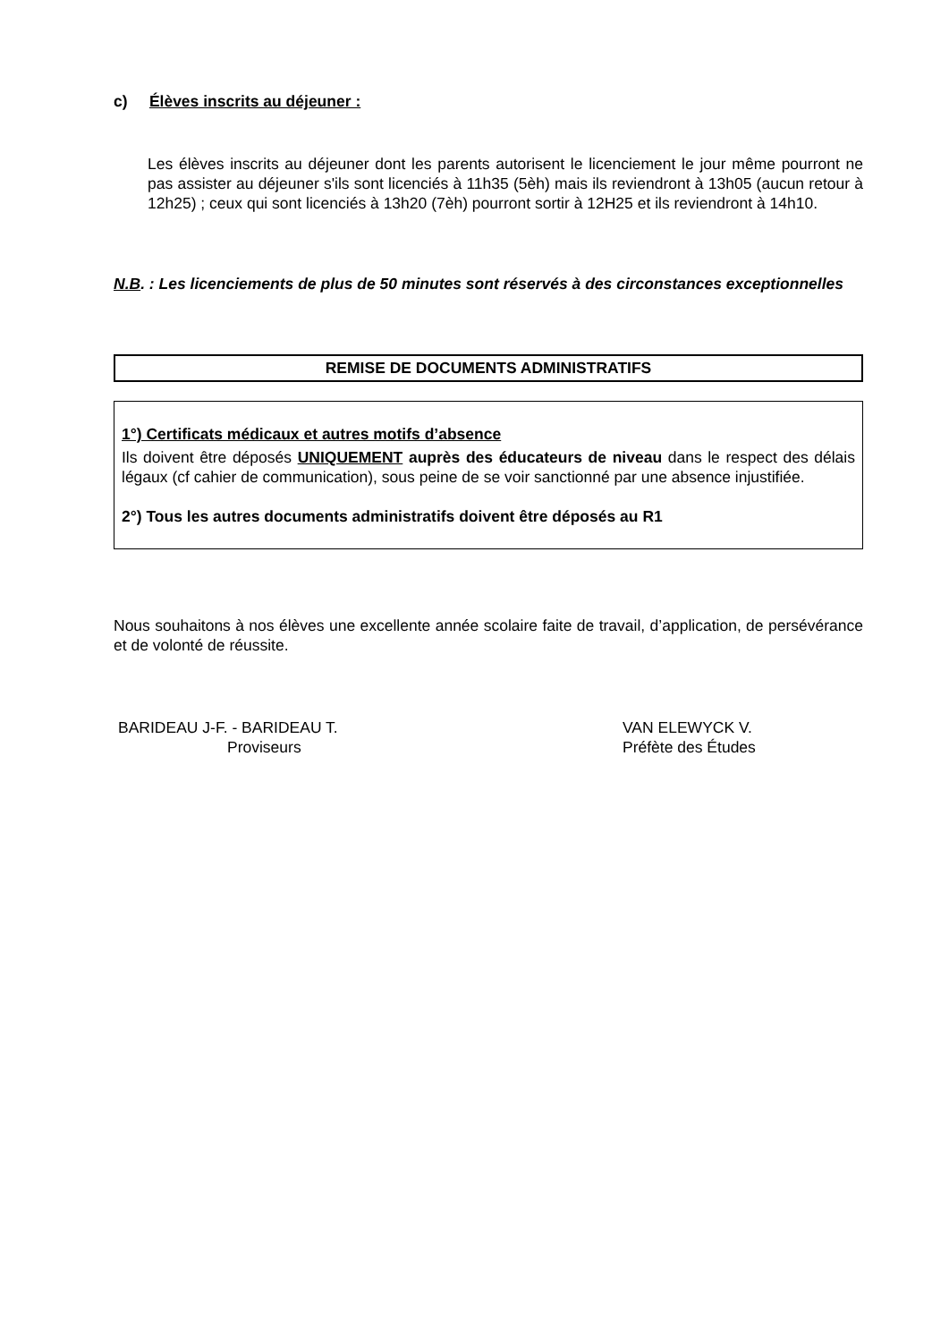c) Élèves inscrits au déjeuner :
Les élèves inscrits au déjeuner dont les parents autorisent le licenciement le jour même pourront ne pas assister au déjeuner s'ils sont licenciés à 11h35 (5èh) mais ils reviendront à 13h05 (aucun retour à 12h25) ; ceux qui sont licenciés à 13h20 (7èh) pourront sortir à 12H25 et ils reviendront à 14h10.
N.B. : Les licenciements de plus de 50 minutes sont réservés à des circonstances exceptionnelles
REMISE DE DOCUMENTS ADMINISTRATIFS
1°) Certificats médicaux et autres motifs d’absence
Ils doivent être déposés UNIQUEMENT auprès des éducateurs de niveau dans le respect des délais légaux (cf cahier de communication), sous peine de se voir sanctionné par une absence injustifiée.
2°) Tous les autres documents administratifs doivent être déposés au R1
Nous souhaitons à nos élèves une excellente année scolaire faite de travail, d’application, de persévérance et de volonté de réussite.
BARIDEAU J-F. - BARIDEAU T.
Proviseurs
VAN ELEWYCK V.
Préfète des Études